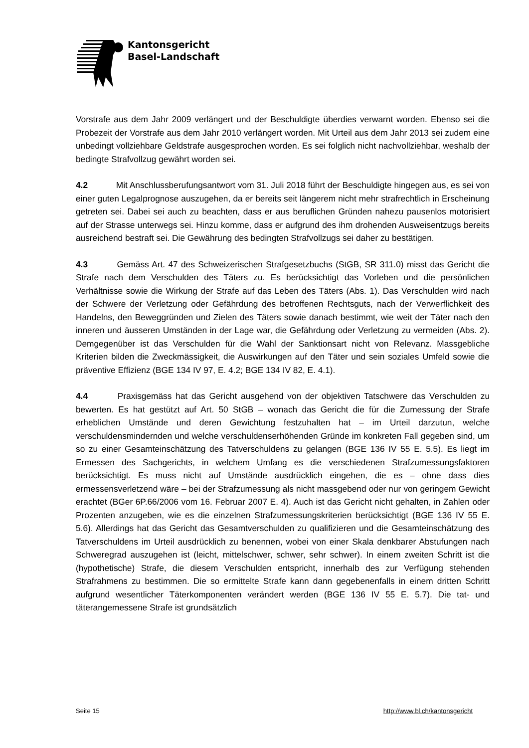Kantonsgericht
Basel-Landschaft
Vorstrafe aus dem Jahr 2009 verlängert und der Beschuldigte überdies verwarnt worden. Ebenso sei die Probezeit der Vorstrafe aus dem Jahr 2010 verlängert worden. Mit Urteil aus dem Jahr 2013 sei zudem eine unbedingt vollziehbare Geldstrafe ausgesprochen worden. Es sei folglich nicht nachvollziehbar, weshalb der bedingte Strafvollzug gewährt worden sei.
4.2 Mit Anschlussberufungsantwort vom 31. Juli 2018 führt der Beschuldigte hingegen aus, es sei von einer guten Legalprognose auszugehen, da er bereits seit längerem nicht mehr strafrechtlich in Erscheinung getreten sei. Dabei sei auch zu beachten, dass er aus beruflichen Gründen nahezu pausenlos motorisiert auf der Strasse unterwegs sei. Hinzu komme, dass er aufgrund des ihm drohenden Ausweisentzugs bereits ausreichend bestraft sei. Die Gewährung des bedingten Strafvollzugs sei daher zu bestätigen.
4.3 Gemäss Art. 47 des Schweizerischen Strafgesetzbuchs (StGB, SR 311.0) misst das Gericht die Strafe nach dem Verschulden des Täters zu. Es berücksichtigt das Vorleben und die persönlichen Verhältnisse sowie die Wirkung der Strafe auf das Leben des Täters (Abs. 1). Das Verschulden wird nach der Schwere der Verletzung oder Gefährdung des betroffenen Rechtsguts, nach der Verwerflichkeit des Handelns, den Beweggründen und Zielen des Täters sowie danach bestimmt, wie weit der Täter nach den inneren und äusseren Umständen in der Lage war, die Gefährdung oder Verletzung zu vermeiden (Abs. 2). Demgegenüber ist das Verschulden für die Wahl der Sanktionsart nicht von Relevanz. Massgebliche Kriterien bilden die Zweckmässigkeit, die Auswirkungen auf den Täter und sein soziales Umfeld sowie die präventive Effizienz (BGE 134 IV 97, E. 4.2; BGE 134 IV 82, E. 4.1).
4.4 Praxisgemäss hat das Gericht ausgehend von der objektiven Tatschwere das Verschulden zu bewerten. Es hat gestützt auf Art. 50 StGB – wonach das Gericht die für die Zumessung der Strafe erheblichen Umstände und deren Gewichtung festzuhalten hat – im Urteil darzutun, welche verschuldensmindernden und welche verschuldenserhöhenden Gründe im konkreten Fall gegeben sind, um so zu einer Gesamteinschätzung des Tatverschuldens zu gelangen (BGE 136 IV 55 E. 5.5). Es liegt im Ermessen des Sachgerichts, in welchem Umfang es die verschiedenen Strafzumessungsfaktoren berücksichtigt. Es muss nicht auf Umstände ausdrücklich eingehen, die es – ohne dass dies ermessensverletzend wäre – bei der Strafzumessung als nicht massgebend oder nur von geringem Gewicht erachtet (BGer 6P.66/2006 vom 16. Februar 2007 E. 4). Auch ist das Gericht nicht gehalten, in Zahlen oder Prozenten anzugeben, wie es die einzelnen Strafzumessungskriterien berücksichtigt (BGE 136 IV 55 E. 5.6). Allerdings hat das Gericht das Gesamtverschulden zu qualifizieren und die Gesamteinschätzung des Tatverschuldens im Urteil ausdrücklich zu benennen, wobei von einer Skala denkbarer Abstufungen nach Schweregrad auszugehen ist (leicht, mittelschwer, schwer, sehr schwer). In einem zweiten Schritt ist die (hypothetische) Strafe, die diesem Verschulden entspricht, innerhalb des zur Verfügung stehenden Strafrahmens zu bestimmen. Die so ermittelte Strafe kann dann gegebenenfalls in einem dritten Schritt aufgrund wesentlicher Täterkomponenten verändert werden (BGE 136 IV 55 E. 5.7). Die tat- und täterangemessene Strafe ist grundsätzlich
Seite 15 http://www.bl.ch/kantonsgericht